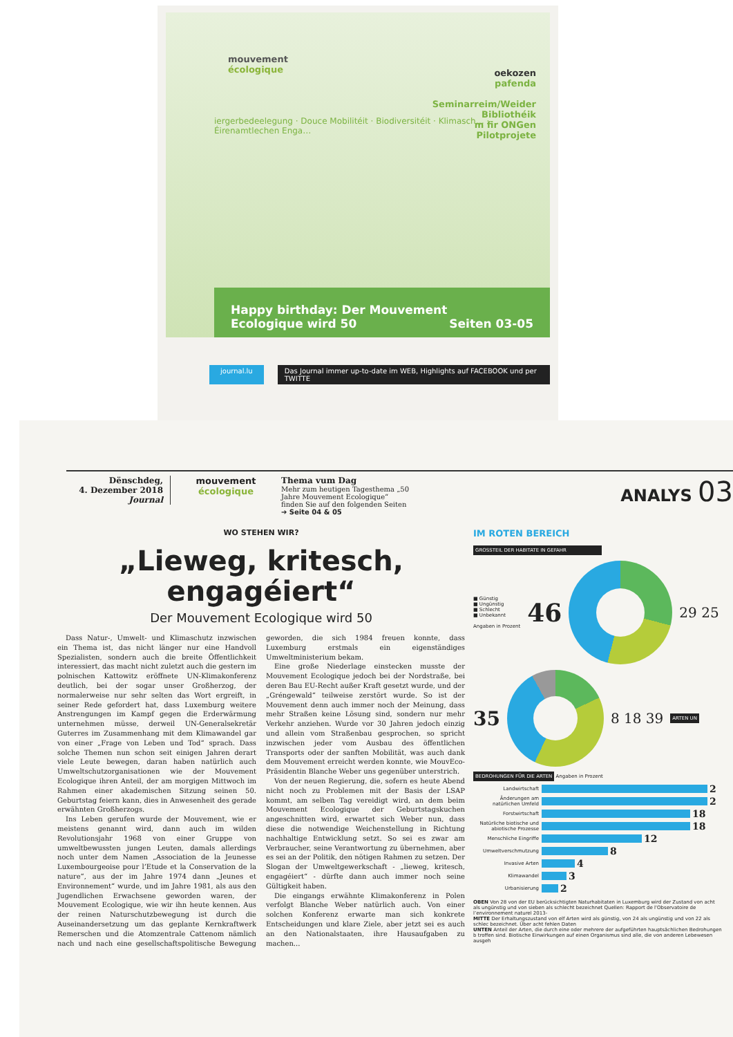mouvement
écologique
iergerbedeelegung · Douce Mobilitéit · Biodiversitéit · Klimasch… · Éirenamtlechen Enga…
oekozen
pafenda
Seminarreim/Weider
Bibliothéik
m fir ONGen
Pilotprojete
Happy birthday: Der Mouvement
Ecologique wird 50
Seiten 03-05
journal.lu Das Journal immer up-to-date im WEB, Highlights auf FACEBOOK und per TWITTE
Dënschdeg,
4. Dezember 2018
Journal
mouvement
écologique
Thema vum Dag
Mehr zum heutigen Tagesthema „50 Jahre Mouvement Ecologique“ finden Sie auf den folgenden Seiten
➔ Seite 04 & 05
ANALYS 03
WO STEHEN WIR?
„Lieweg, kritesch,
engagéiert“
Der Mouvement Ecologique wird 50
Dass Natur-, Umwelt- und Klimaschutz inzwischen ein Thema ist, das nicht länger nur eine Handvoll Spezialisten, sondern auch die breite Öffentlichkeit interessiert, das macht nicht zuletzt auch die gestern im polnischen Kattowitz eröffnete UN-Klimakonferenz deutlich, bei der sogar unser Großherzog, der normalerweise nur sehr selten das Wort ergreift, in seiner Rede gefordert hat, dass Luxemburg weitere Anstrengungen im Kampf gegen die Erderwärmung unternehmen müsse, derweil UN-Generalsekretär Guterres im Zusammenhang mit dem Klimawandel gar von einer „Frage von Leben und Tod“ sprach. Dass solche Themen nun schon seit einigen Jahren derart viele Leute bewegen, daran haben natürlich auch Umweltschutzorganisationen wie der Mouvement Ecologique ihren Anteil, der am morgigen Mittwoch im Rahmen einer akademischen Sitzung seinen 50. Geburtstag feiern kann, dies in Anwesenheit des gerade erwähnten Großherzogs.
Ins Leben gerufen wurde der Mouvement, wie er meistens genannt wird, dann auch im wilden Revolutionsjahr 1968 von einer Gruppe von umweltbewussten jungen Leuten, damals allerdings noch unter dem Namen „Association de la Jeunesse Luxembourgeoise pour l’Etude et la Conservation de la nature“, aus der im Jahre 1974 dann „Jeunes et Environnement“ wurde, und im Jahre 1981, als aus den Jugendlichen Erwachsene geworden waren, der Mouvement Ecologique, wie wir ihn heute kennen. Aus der reinen Naturschutzbewegung ist durch die Auseinandersetzung um das geplante Kernkraftwerk Remerschen und die Atomzentrale Cattenom nämlich nach und nach eine gesellschaftspolitische Bewegung geworden, die sich 1984 freuen konnte, dass Luxemburg erstmals ein eigenständiges Umweltministerium bekam.
Eine große Niederlage einstecken musste der Mouvement Ecologique jedoch bei der Nordstraße, bei deren Bau EU-Recht außer Kraft gesetzt wurde, und der „Gréngewald“ teilweise zerstört wurde. So ist der Mouvement denn auch immer noch der Meinung, dass mehr Straßen keine Lösung sind, sondern nur mehr Verkehr anziehen. Wurde vor 30 Jahren jedoch einzig und allein vom Straßenbau gesprochen, so spricht inzwischen jeder vom Ausbau des öffentlichen Transports oder der sanften Mobilität, was auch dank dem Mouvement erreicht werden konnte, wie MouvEco-Präsidentin Blanche Weber uns gegenüber unterstrich.
Von der neuen Regierung, die, sofern es heute Abend nicht noch zu Problemen mit der Basis der LSAP kommt, am selben Tag vereidigt wird, an dem beim Mouvement Ecologique der Geburtstagskuchen angeschnitten wird, erwartet sich Weber nun, dass diese die notwendige Weichenstellung in Richtung nachhaltige Entwicklung setzt. So sei es zwar am Verbraucher, seine Verantwortung zu übernehmen, aber es sei an der Politik, den nötigen Rahmen zu setzen. Der Slogan der Umweltgewerkschaft - „lieweg, kritesch, engagéiert“ - dürfte dann auch immer noch seine Gültigkeit haben.
Die eingangs erwähnte Klimakonferenz in Polen verfolgt Blanche Weber natürlich auch. Von einer solchen Konferenz erwarte man sich konkrete Entscheidungen und klare Ziele, aber jetzt sei es auch an den Nationalstaaten, ihre Hausaufgaben zu machen...
IM ROTEN BEREICH
GROSSTEIL DER HABITATE IN GEFAHR
■ Günstig
■ Ungünstig
■ Schlecht
■ Unbekannt
Angaben in Prozent
46
29 25
35
8 18 39 ARTEN UN
BEDROHUNGEN FÜR DIE ARTEN Angaben in Prozent
Landwirtschaft 2
Änderungen am natürlichen Umfeld 2
Forstwirtschaft 18
Natürliche biotische und abiotische Prozesse 18
Menschliche Eingriffe 12
Umweltverschmutzung 8
Invasive Arten 4
Klimawandel 3
Urbanisierung 2
OBEN Von 28 von der EU berücksichtigten Naturhabitaten in Luxemburg wird der Zustand von acht als ungünstig und von sieben als schlecht bezeichnet Quellen: Rapport de l’Observatoire de l’environnement naturel 2013-
MITTE Der Erhaltungszustand von elf Arten wird als günstig, von 24 als ungünstig und von 22 als schlec bezeichnet. Über acht fehlen Daten
UNTEN Anteil der Arten, die durch eine oder mehrere der aufgeführten hauptsächlichen Bedrohungen b troffen sind. Biotische Einwirkungen auf einen Organismus sind alle, die von anderen Lebewesen ausgeh